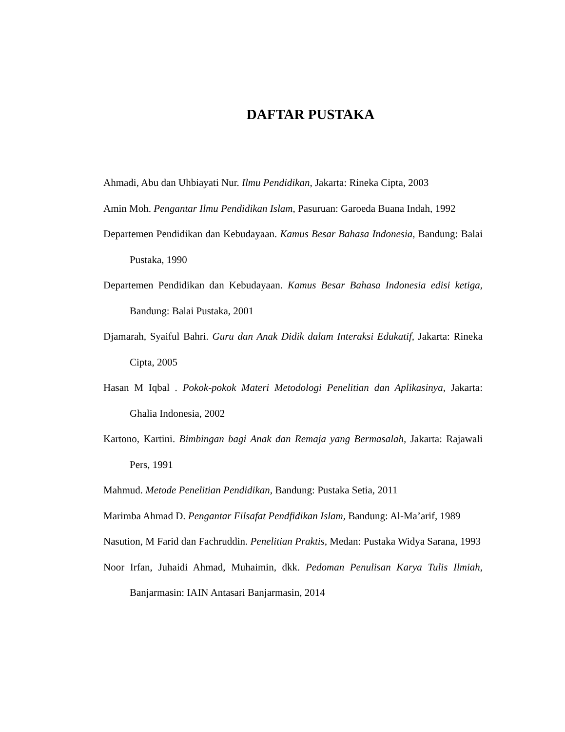DAFTAR PUSTAKA
Ahmadi, Abu dan Uhbiayati Nur. Ilmu Pendidikan, Jakarta: Rineka Cipta, 2003
Amin Moh. Pengantar Ilmu Pendidikan Islam, Pasuruan: Garoeda Buana Indah, 1992
Departemen Pendidikan dan Kebudayaan. Kamus Besar Bahasa Indonesia, Bandung: Balai Pustaka, 1990
Departemen Pendidikan dan Kebudayaan. Kamus Besar Bahasa Indonesia edisi ketiga, Bandung: Balai Pustaka, 2001
Djamarah, Syaiful Bahri. Guru dan Anak Didik dalam Interaksi Edukatif, Jakarta: Rineka Cipta, 2005
Hasan M Iqbal . Pokok-pokok Materi Metodologi Penelitian dan Aplikasinya, Jakarta: Ghalia Indonesia, 2002
Kartono, Kartini. Bimbingan bagi Anak dan Remaja yang Bermasalah, Jakarta: Rajawali Pers, 1991
Mahmud. Metode Penelitian Pendidikan, Bandung: Pustaka Setia, 2011
Marimba Ahmad D. Pengantar Filsafat Pendfidikan Islam, Bandung: Al-Ma’arif, 1989
Nasution, M Farid dan Fachruddin. Penelitian Praktis, Medan: Pustaka Widya Sarana, 1993
Noor Irfan, Juhaidi Ahmad, Muhaimin, dkk. Pedoman Penulisan Karya Tulis Ilmiah, Banjarmasin: IAIN Antasari Banjarmasin, 2014